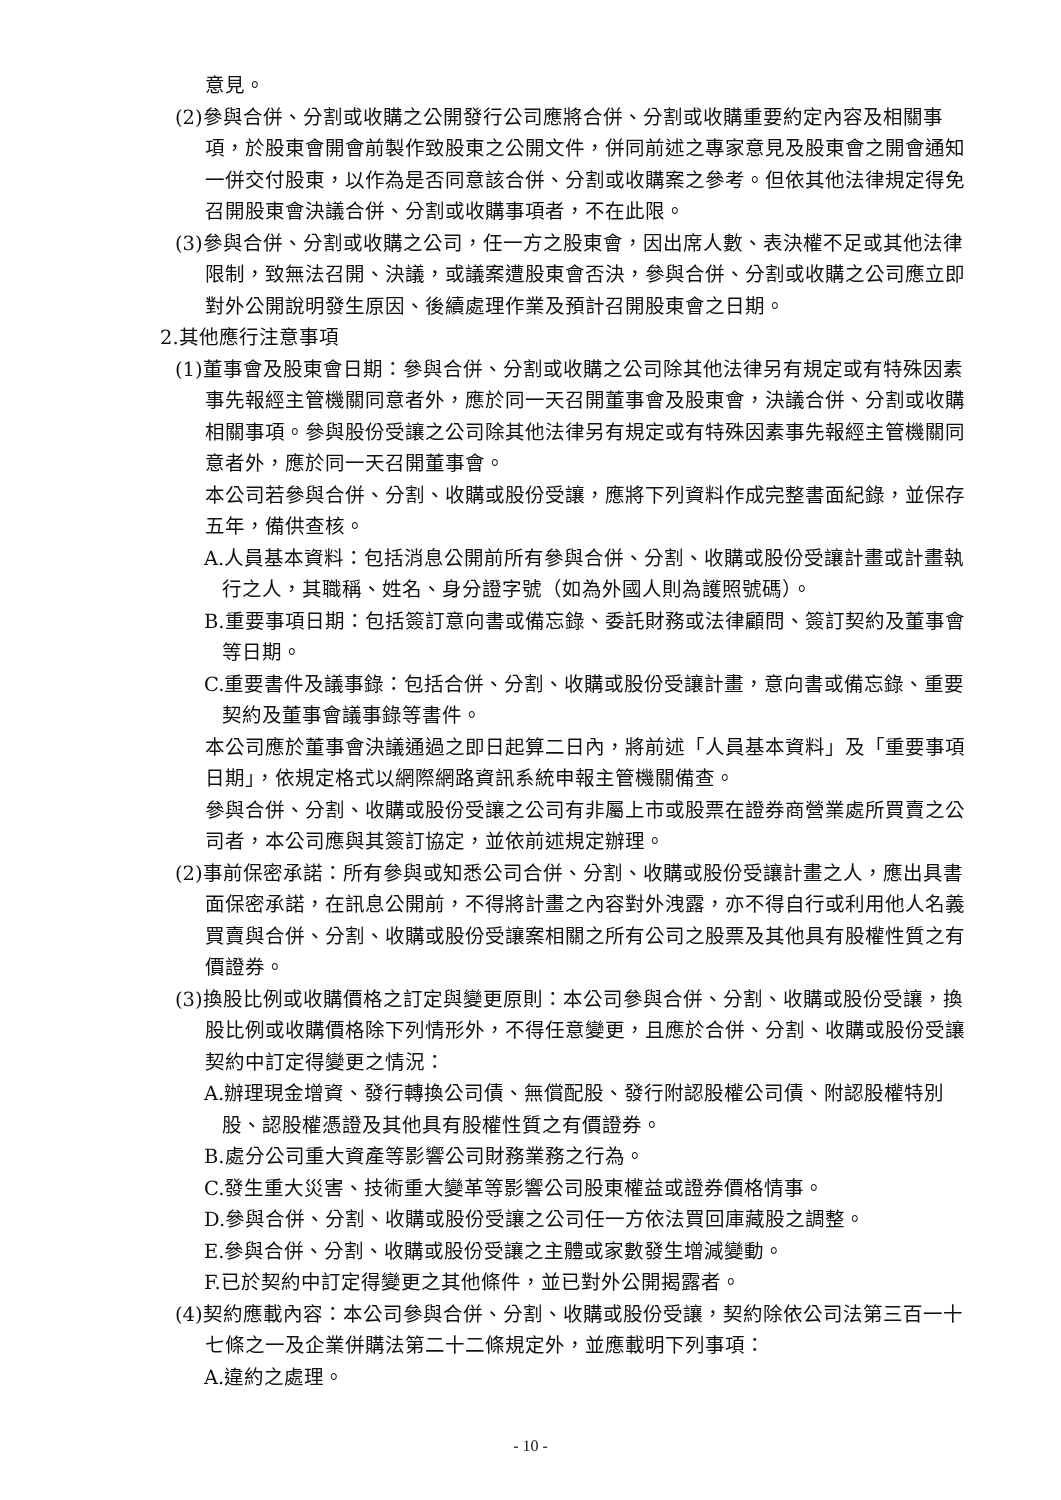意見。
(2)參與合併、分割或收購之公開發行公司應將合併、分割或收購重要約定內容及相關事項，於股東會開會前製作致股東之公開文件，併同前述之專家意見及股東會之開會通知一併交付股東，以作為是否同意該合併、分割或收購案之參考。但依其他法律規定得免召開股東會決議合併、分割或收購事項者，不在此限。
(3)參與合併、分割或收購之公司，任一方之股東會，因出席人數、表決權不足或其他法律限制，致無法召開、決議，或議案遭股東會否決，參與合併、分割或收購之公司應立即對外公開說明發生原因、後續處理作業及預計召開股東會之日期。
2.其他應行注意事項
(1)董事會及股東會日期：參與合併、分割或收購之公司除其他法律另有規定或有特殊因素事先報經主管機關同意者外，應於同一天召開董事會及股東會，決議合併、分割或收購相關事項。參與股份受讓之公司除其他法律另有規定或有特殊因素事先報經主管機關同意者外，應於同一天召開董事會。
本公司若參與合併、分割、收購或股份受讓，應將下列資料作成完整書面紀錄，並保存五年，備供查核。
A.人員基本資料：包括消息公開前所有參與合併、分割、收購或股份受讓計畫或計畫執行之人，其職稱、姓名、身分證字號（如為外國人則為護照號碼）。
B.重要事項日期：包括簽訂意向書或備忘錄、委託財務或法律顧問、簽訂契約及董事會等日期。
C.重要書件及議事錄：包括合併、分割、收購或股份受讓計畫，意向書或備忘錄、重要契約及董事會議事錄等書件。
本公司應於董事會決議通過之即日起算二日內，將前述「人員基本資料」及「重要事項日期」，依規定格式以網際網路資訊系統申報主管機關備查。
參與合併、分割、收購或股份受讓之公司有非屬上市或股票在證券商營業處所買賣之公司者，本公司應與其簽訂協定，並依前述規定辦理。
(2)事前保密承諾：所有參與或知悉公司合併、分割、收購或股份受讓計畫之人，應出具書面保密承諾，在訊息公開前，不得將計畫之內容對外洩露，亦不得自行或利用他人名義買賣與合併、分割、收購或股份受讓案相關之所有公司之股票及其他具有股權性質之有價證券。
(3)換股比例或收購價格之訂定與變更原則：本公司參與合併、分割、收購或股份受讓，換股比例或收購價格除下列情形外，不得任意變更，且應於合併、分割、收購或股份受讓契約中訂定得變更之情況：
A.辦理現金增資、發行轉換公司債、無償配股、發行附認股權公司債、附認股權特別股、認股權憑證及其他具有股權性質之有價證券。
B.處分公司重大資產等影響公司財務業務之行為。
C.發生重大災害、技術重大變革等影響公司股東權益或證券價格情事。
D.參與合併、分割、收購或股份受讓之公司任一方依法買回庫藏股之調整。
E.參與合併、分割、收購或股份受讓之主體或家數發生增減變動。
F.已於契約中訂定得變更之其他條件，並已對外公開揭露者。
(4)契約應載內容：本公司參與合併、分割、收購或股份受讓，契約除依公司法第三百一十七條之一及企業併購法第二十二條規定外，並應載明下列事項：
A.違約之處理。
- 10 -